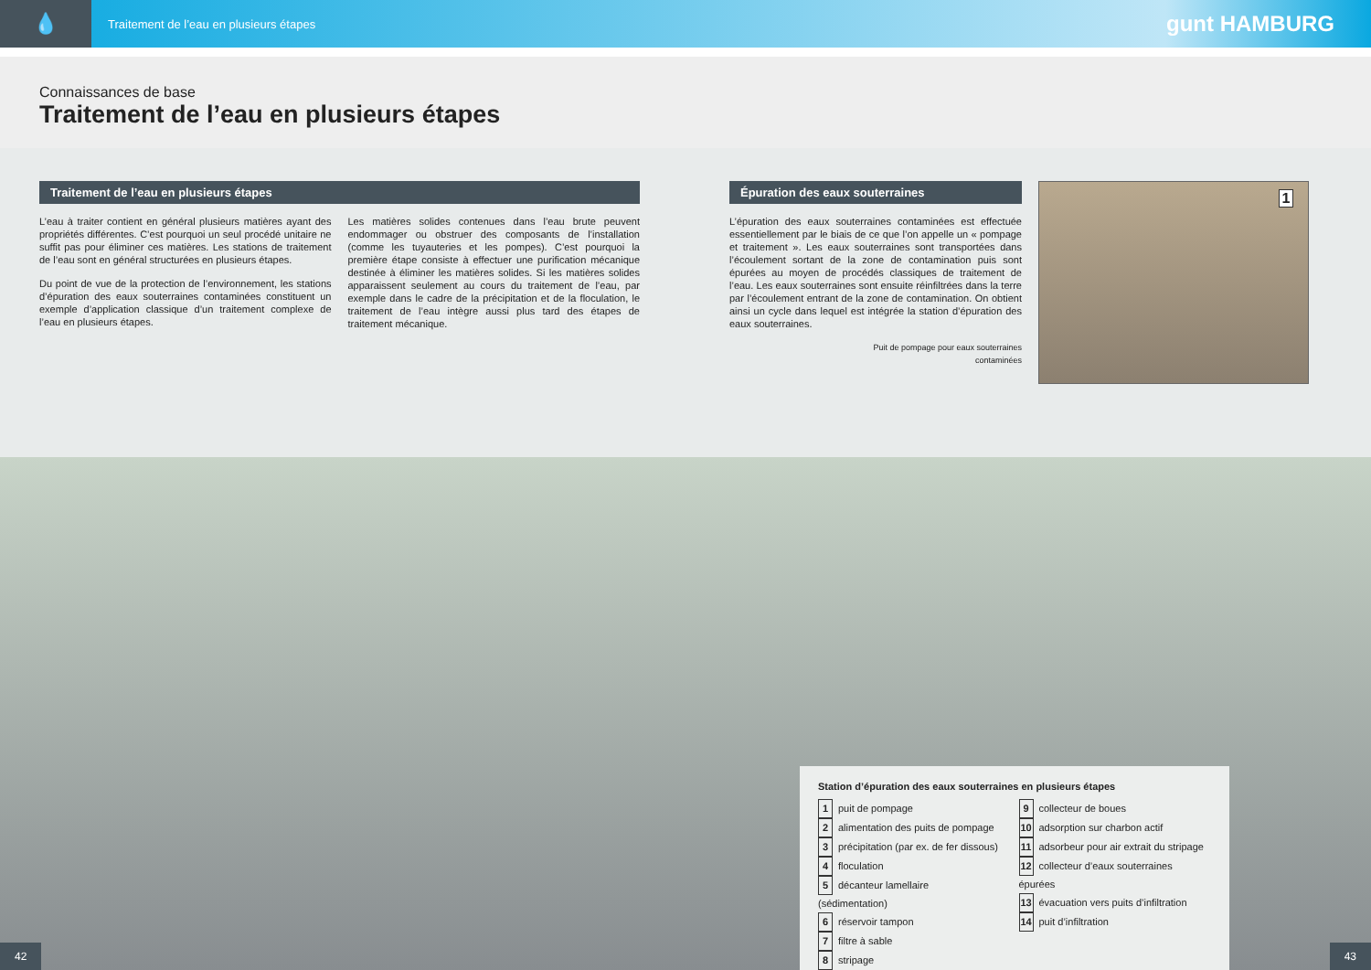💧
Traitement de l’eau en plusieurs étapes
gunt HAMBURG
Connaissances de base
Traitement de l’eau en plusieurs étapes
Traitement de l’eau en plusieurs étapes
L’eau à traiter contient en général plusieurs matières ayant des propriétés différentes. C’est pourquoi un seul procédé unitaire ne suffit pas pour éliminer ces matières. Les stations de traitement de l’eau sont en général structurées en plusieurs étapes.
Du point de vue de la protection de l’environnement, les stations d’épuration des eaux souterraines contaminées constituent un exemple d’application classique d’un traitement complexe de l’eau en plusieurs étapes.
Les matières solides contenues dans l’eau brute peuvent endommager ou obstruer des composants de l’installation (comme les tuyauteries et les pompes). C’est pourquoi la première étape consiste à effectuer une purification mécanique destinée à éliminer les matières solides. Si les matières solides apparaissent seulement au cours du traitement de l’eau, par exemple dans le cadre de la précipitation et de la floculation, le traitement de l’eau intègre aussi plus tard des étapes de traitement mécanique.
Épuration des eaux souterraines
L’épuration des eaux souterraines contaminées est effectuée essentiellement par le biais de ce que l’on appelle un « pompage et traitement ». Les eaux souterraines sont transportées dans l’écoulement sortant de la zone de contamination puis sont épurées au moyen de procédés classiques de traitement de l’eau. Les eaux souterraines sont ensuite réinfiltrées dans la terre par l’écoulement entrant de la zone de contamination. On obtient ainsi un cycle dans lequel est intégrée la station d’épuration des eaux souterraines.
Puit de pompage pour eaux souterraines contaminées
1
Station d’épuration des eaux souterraines en plusieurs étapes
1 puit de pompage
2 alimentation des puits de pompage
3 précipitation (par ex. de fer dissous)
4 floculation
5 décanteur lamellaire (sédimentation)
6 réservoir tampon
7 filtre à sable
8 stripage
9 collecteur de boues
10 adsorption sur charbon actif
11 adsorbeur pour air extrait du stripage
12 collecteur d’eaux souterraines épurées
13 évacuation vers puits d’infiltration
14 puit d’infiltration
42 43